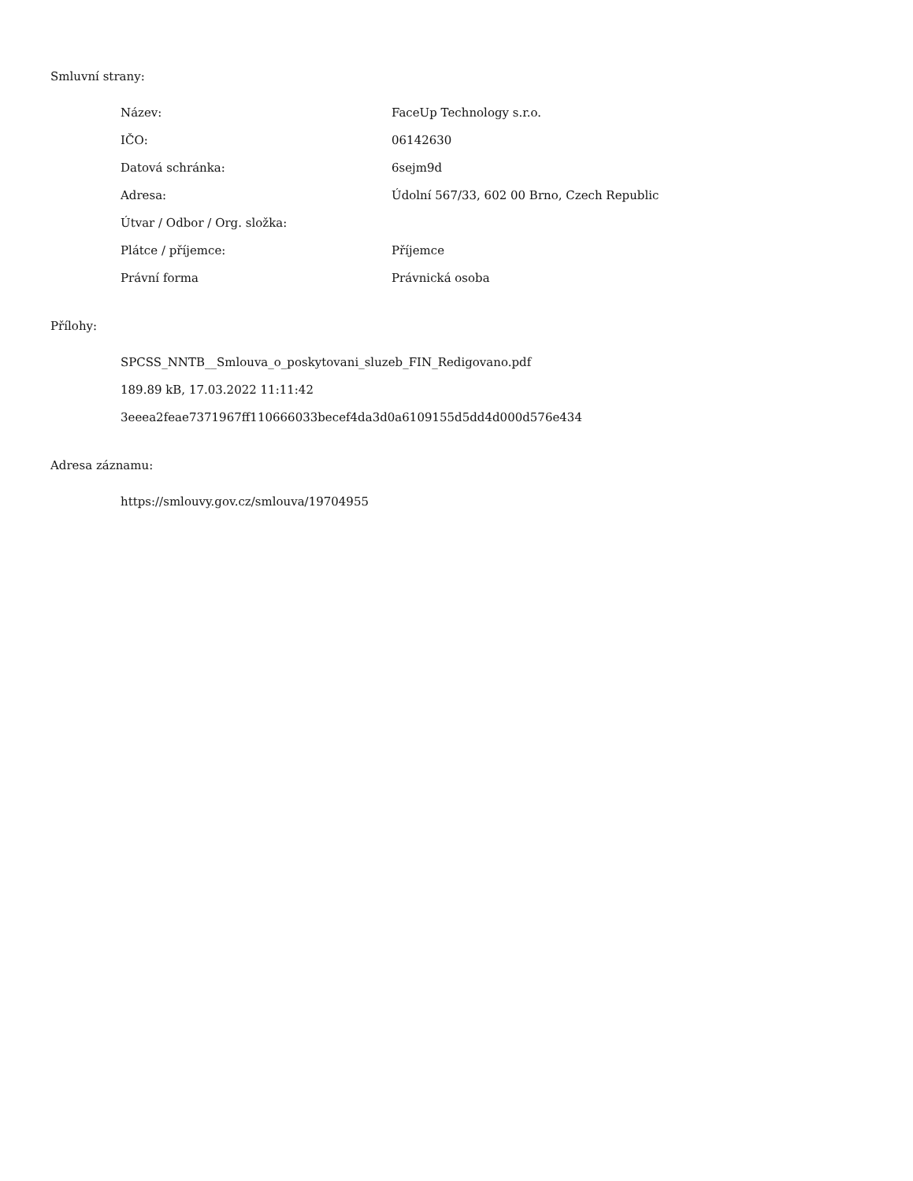Smluvní strany:
| Název: | FaceUp Technology s.r.o. |
| IČO: | 06142630 |
| Datová schránka: | 6sejm9d |
| Adresa: | Údolní 567/33, 602 00 Brno, Czech Republic |
| Útvar / Odbor / Org. složka: | |
| Plátce / příjemce: | Příjemce |
| Právní forma | Právnická osoba |
Přílohy:
SPCSS_NNTB__Smlouva_o_poskytovani_sluzeb_FIN_Redigovano.pdf
189.89 kB, 17.03.2022 11:11:42
3eeea2feae7371967ff110666033becef4da3d0a6109155d5dd4d000d576e434
Adresa záznamu:
https://smlouvy.gov.cz/smlouva/19704955